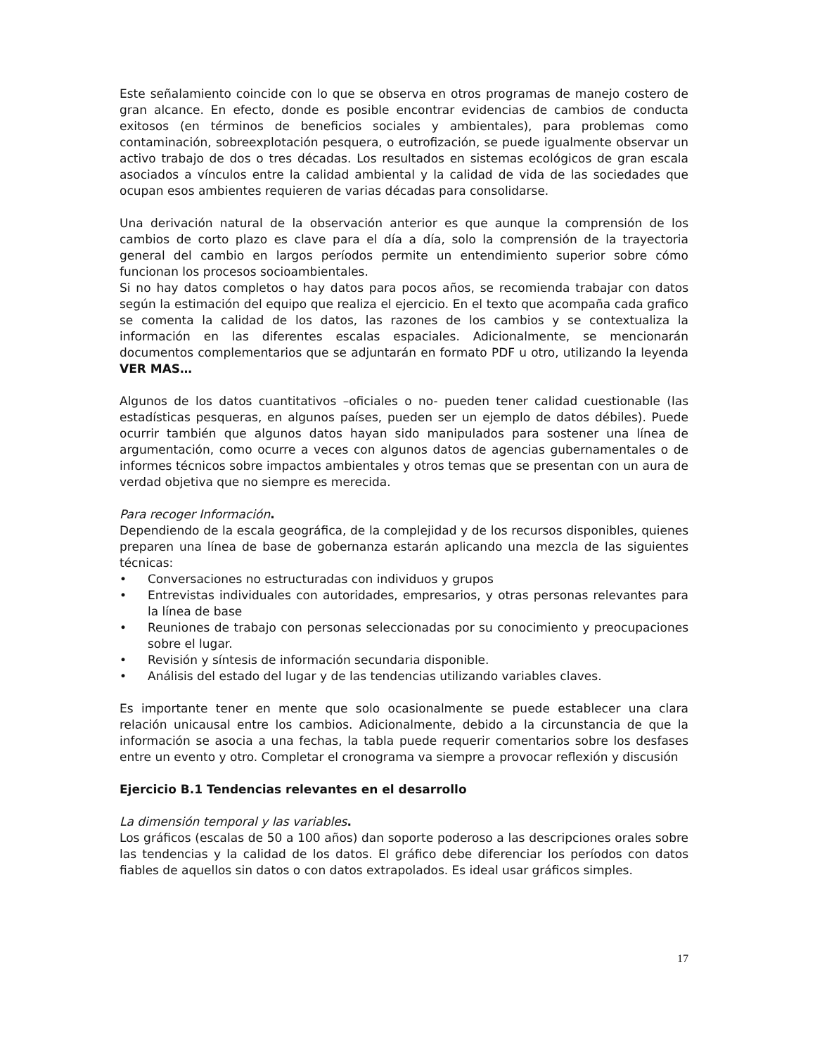Este señalamiento coincide con lo que se observa en otros programas de manejo costero de gran alcance. En efecto, donde es posible encontrar evidencias de cambios de conducta exitosos (en términos de beneficios sociales y ambientales), para problemas como contaminación, sobreexplotación pesquera, o eutrofización, se puede igualmente observar un activo trabajo de dos o tres décadas. Los resultados en sistemas ecológicos de gran escala asociados a vínculos entre la calidad ambiental y la calidad de vida de las sociedades que ocupan esos ambientes requieren de varias décadas para consolidarse.
Una derivación natural de la observación anterior es que aunque la comprensión de los cambios de corto plazo es clave para el día a día, solo la comprensión de la trayectoria general del cambio en largos períodos permite un entendimiento superior sobre cómo funcionan los procesos socioambientales.
Si no hay datos completos o hay datos para pocos años, se recomienda trabajar con datos según la estimación del equipo que realiza el ejercicio. En el texto que acompaña cada grafico se comenta la calidad de los datos, las razones de los cambios y se contextualiza la información en las diferentes escalas espaciales. Adicionalmente, se mencionarán documentos complementarios que se adjuntarán en formato PDF u otro, utilizando la leyenda VER MAS…
Algunos de los datos cuantitativos –oficiales o no- pueden tener calidad cuestionable (las estadísticas pesqueras, en algunos países, pueden ser un ejemplo de datos débiles). Puede ocurrir también que algunos datos hayan sido manipulados para sostener una línea de argumentación, como ocurre a veces con algunos datos de agencias gubernamentales o de informes técnicos sobre impactos ambientales y otros temas que se presentan con un aura de verdad objetiva que no siempre es merecida.
Para recoger Información.
Dependiendo de la escala geográfica, de la complejidad y de los recursos disponibles, quienes preparen una línea de base de gobernanza estarán aplicando una mezcla de las siguientes técnicas:
• Conversaciones no estructuradas con individuos y grupos
• Entrevistas individuales con autoridades, empresarios, y otras personas relevantes para la línea de base
• Reuniones de trabajo con personas seleccionadas por su conocimiento y preocupaciones sobre el lugar.
• Revisión y síntesis de información secundaria disponible.
• Análisis del estado del lugar y de las tendencias utilizando variables claves.
Es importante tener en mente que solo ocasionalmente se puede establecer una clara relación unicausal entre los cambios. Adicionalmente, debido a la circunstancia de que la información se asocia a una fechas, la tabla puede requerir comentarios sobre los desfases entre un evento y otro. Completar el cronograma va siempre a provocar reflexión y discusión
Ejercicio B.1 Tendencias relevantes en el desarrollo
La dimensión temporal y las variables.
Los gráficos (escalas de 50 a 100 años) dan soporte poderoso a las descripciones orales sobre las tendencias y la calidad de los datos. El gráfico debe diferenciar los períodos con datos fiables de aquellos sin datos o con datos extrapolados. Es ideal usar gráficos simples.
17